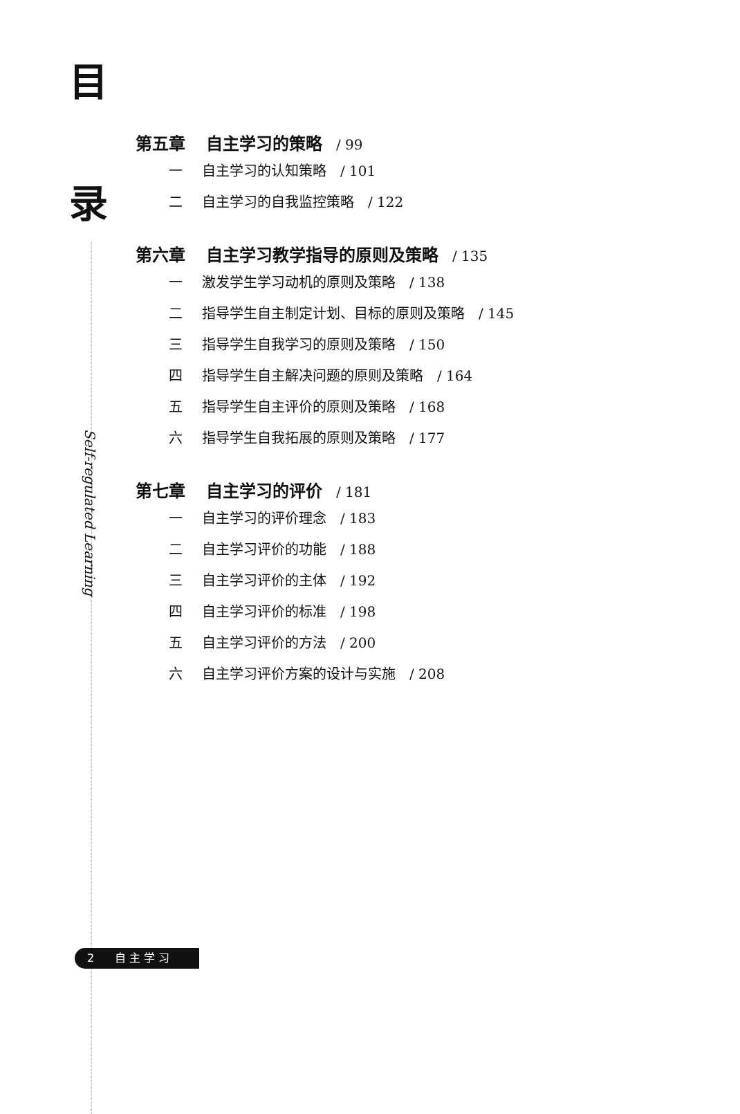目
录
Self-regulated Learning
第五章 自主学习的策略 / 99
一 自主学习的认知策略 / 101
二 自主学习的自我监控策略 / 122
第六章 自主学习教学指导的原则及策略 / 135
一 激发学生学习动机的原则及策略 / 138
二 指导学生自主制定计划、目标的原则及策略 / 145
三 指导学生自我学习的原则及策略 / 150
四 指导学生自主解决问题的原则及策略 / 164
五 指导学生自主评价的原则及策略 / 168
六 指导学生自我拓展的原则及策略 / 177
第七章 自主学习的评价 / 181
一 自主学习的评价理念 / 183
二 自主学习评价的功能 / 188
三 自主学习评价的主体 / 192
四 自主学习评价的标准 / 198
五 自主学习评价的方法 / 200
六 自主学习评价方案的设计与实施 / 208
2 自 主 学 习